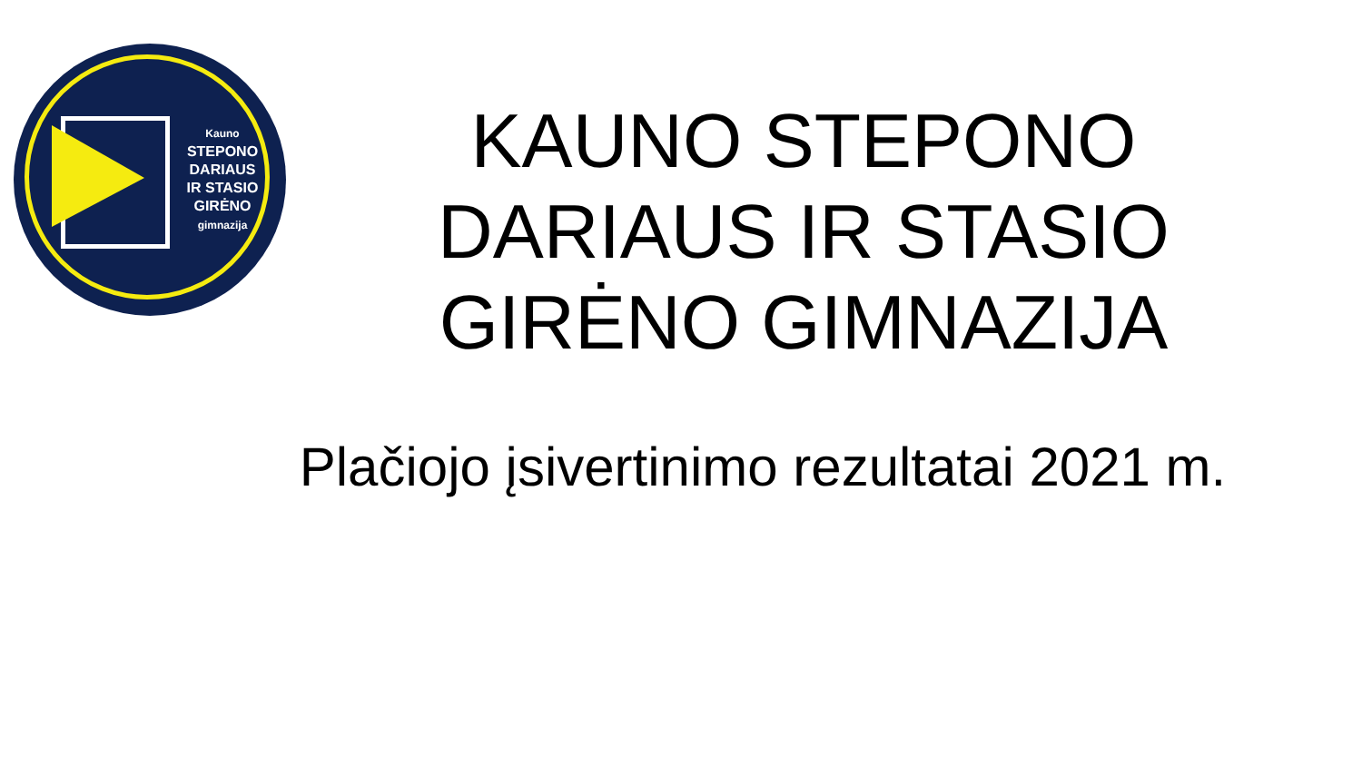Kauno
STEPONO
DARIAUS
IR STASIO
GIRĖNO
gimnazija
KAUNO STEPONO DARIAUS IR STASIO GIRĖNO GIMNAZIJA
Plačiojo įsivertinimo rezultatai 2021 m.